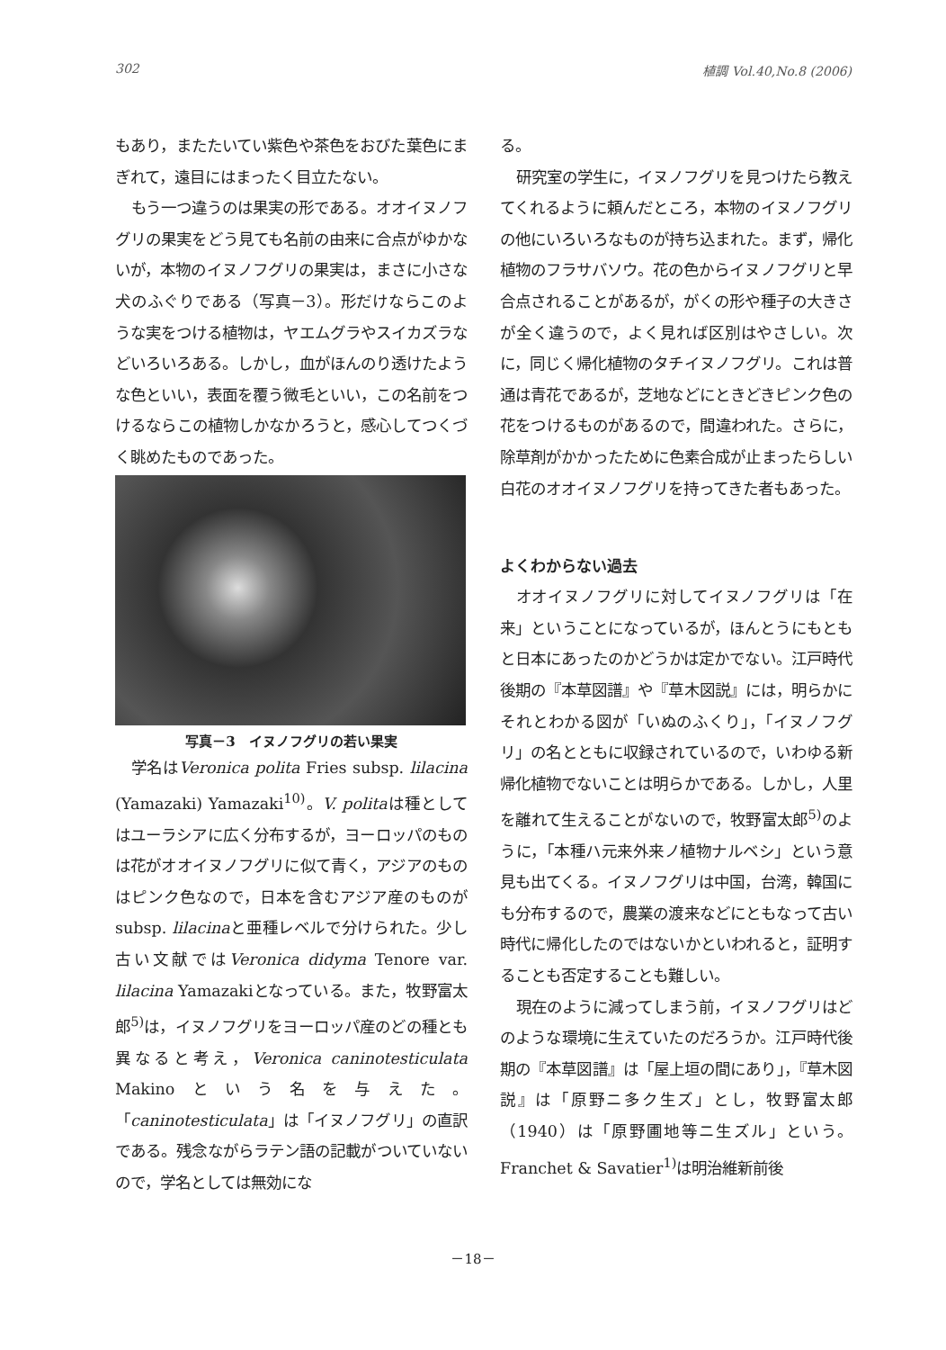302 植調 Vol.40,No.8 (2006)
もあり，またたいてい紫色や茶色をおびた葉色にまぎれて，遠目にはまったく目立たない。
もう一つ違うのは果実の形である。オオイヌノフグリの果実をどう見ても名前の由来に合点がゆかないが，本物のイヌノフグリの果実は，まさに小さな犬のふぐりである（写真－3）。形だけならこのような実をつける植物は，ヤエムグラやスイカズラなどいろいろある。しかし，血がほんのり透けたような色といい，表面を覆う微毛といい，この名前をつけるならこの植物しかなかろうと，感心してつくづく眺めたものであった。
写真－3　イヌノフグリの若い果実
学名はVeronica polita Fries subsp. lilacina (Yamazaki) Yamazaki<sup>10)</sup>。V. politaは種としてはユーラシアに広く分布するが，ヨーロッパのものは花がオオイヌノフグリに似て青く，アジアのものはピンク色なので，日本を含むアジア産のものがsubsp. lilacinaと亜種レベルで分けられた。少し古い文献ではVeronica didyma Tenore var. lilacina Yamazakiとなっている。また，牧野富太郎<sup>5)</sup>は，イヌノフグリをヨーロッパ産のどの種とも異なると考え，Veronica caninotesticulata Makinoという名を与えた。「caninotesticulata」は「イヌノフグリ」の直訳である。残念ながらラテン語の記載がついていないので，学名としては無効にな
る。
研究室の学生に，イヌノフグリを見つけたら教えてくれるように頼んだところ，本物のイヌノフグリの他にいろいろなものが持ち込まれた。まず，帰化植物のフラサバソウ。花の色からイヌノフグリと早合点されることがあるが，がくの形や種子の大きさが全く違うので，よく見れば区別はやさしい。次に，同じく帰化植物のタチイヌノフグリ。これは普通は青花であるが，芝地などにときどきピンク色の花をつけるものがあるので，間違われた。さらに，除草剤がかかったために色素合成が止まったらしい白花のオオイヌノフグリを持ってきた者もあった。
よくわからない過去
オオイヌノフグリに対してイヌノフグリは「在来」ということになっているが，ほんとうにもともと日本にあったのかどうかは定かでない。江戸時代後期の『本草図譜』や『草木図説』には，明らかにそれとわかる図が「いぬのふくり」，「イヌノフグリ」の名とともに収録されているので，いわゆる新帰化植物でないことは明らかである。しかし，人里を離れて生えることがないので，牧野富太郎<sup>5)</sup>のように，「本種ハ元来外来ノ植物ナルベシ」という意見も出てくる。イヌノフグリは中国，台湾，韓国にも分布するので，農業の渡来などにともなって古い時代に帰化したのではないかといわれると，証明することも否定することも難しい。
現在のように減ってしまう前，イヌノフグリはどのような環境に生えていたのだろうか。江戸時代後期の『本草図譜』は「屋上垣の間にあり」，『草木図説』は「原野ニ多ク生ズ」とし，牧野富太郎（1940）は「原野圃地等ニ生ズル」という。Franchet & Savatier<sup>1)</sup>は明治維新前後
－18－